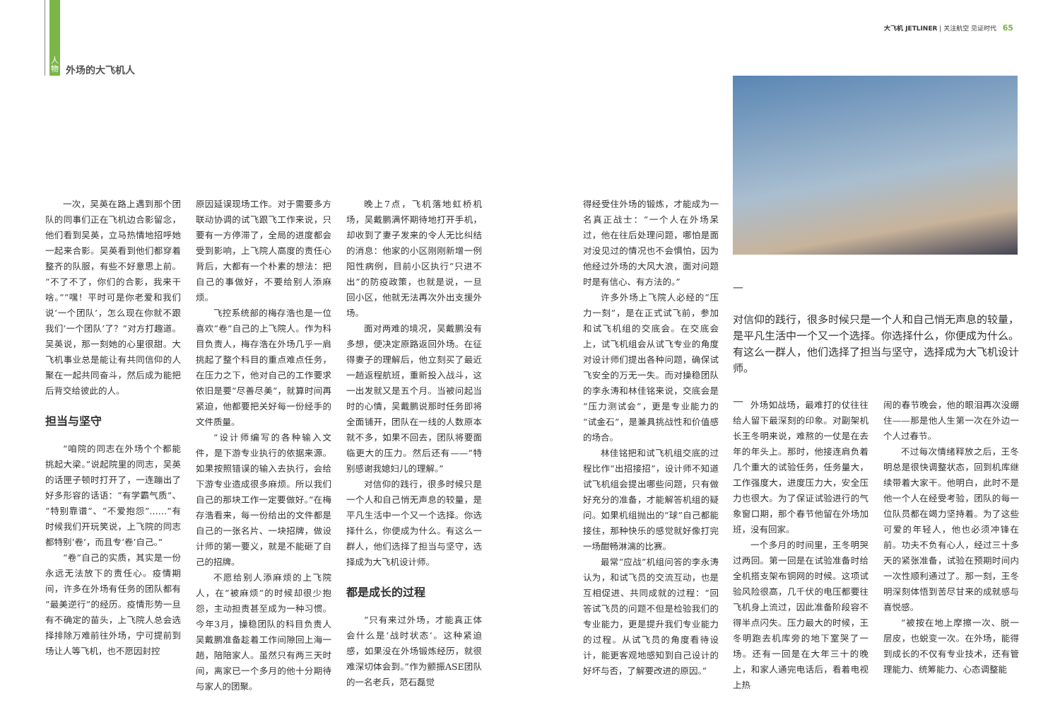人物
外场的大飞机人
大飞机 JETLINER | 关注航空 见证时代 65
一次，吴英在路上遇到那个团队的同事们正在飞机边合影留念，他们看到吴英，立马热情地招呼她一起来合影。吴英看到他们都穿着整齐的队服，有些不好意思上前。“不了不了，你们的合影，我来干啥。”“嘿！平时可是你老爱和我们说‘一个团队’，怎么现在你就不跟我们‘一个团队’了？”对方打趣道。吴英说，那一刻她的心里很甜。大飞机事业总是能让有共同信仰的人聚在一起共同奋斗，然后成为能把后背交给彼此的人。
担当与坚守
“咱院的同志在外场个个都能挑起大梁。”说起院里的同志，吴英的话匣子顿时打开了，一连蹦出了好多形容的话语：“有学霸气质”、“特别靠谱”、“不爱抱怨”……“有时候我们开玩笑说，上飞院的同志都特别‘卷’，而且专‘卷’自己。”
“卷”自己的实质，其实是一份永远无法放下的责任心。疫情期间，许多在外场有任务的团队都有“最美逆行”的经历。疫情形势一旦有不确定的苗头，上飞院人总会选择排除万难前往外场，宁可提前到场让人等飞机，也不愿因封控
原因延误现场工作。对于需要多方联动协调的试飞跟飞工作来说，只要有一方停滞了，全局的进度都会受到影响，上飞院人高度的责任心背后，大都有一个朴素的想法：把自己的事做好，不要给别人添麻烦。
飞控系统部的梅存浩也是一位喜欢“卷”自己的上飞院人。作为科目负责人，梅存浩在外场几乎一肩挑起了整个科目的重点难点任务，在压力之下，他对自己的工作要求依旧是要“尽善尽美”，就算时间再紧迫，他都要把关好每一份经手的文件质量。
“设计师编写的各种输入文件，是下游专业执行的依据来源。如果按照错误的输入去执行，会给下游专业造成很多麻烦。所以我们自己的那块工作一定要做好。”在梅存浩看来，每一份给出的文件都是自己的一张名片、一块招牌，做设计师的第一要义，就是不能砸了自己的招牌。
不愿给别人添麻烦的上飞院人，在“被麻烦”的时候却很少抱怨，主动担责甚至成为一种习惯。今年3月，操稳团队的科目负责人吴戴鹏准备趁着工作间隙回上海一趟，陪陪家人。虽然只有两三天时间，离家已一个多月的他十分期待与家人的团聚。
晚上7点，飞机落地虹桥机场，吴戴鹏满怀期待地打开手机，却收到了妻子发来的令人无比纠结的消息：他家的小区刚刚新增一例阳性病例，目前小区执行“只进不出”的防疫政策，也就是说，一旦回小区，他就无法再次外出支援外场。
面对两难的境况，吴戴鹏没有多想，便决定原路返回外场。在征得妻子的理解后，他立刻买了最近一趟返程航班，重新投入战斗，这一出发就又是五个月。当被问起当时的心情，吴戴鹏说那时任务即将全面铺开，团队在一线的人数原本就不多，如果不回去，团队将要面临更大的压力。然后还有——“特别感谢我媳妇儿的理解。”
对信仰的践行，很多时候只是一个人和自己悄无声息的较量，是平凡生活中一个又一个选择。你选择什么，你便成为什么。有这么一群人，他们选择了担当与坚守，选择成为大飞机设计师。
都是成长的过程
“只有来过外场，才能真正体会什么是‘战时状态’。这种紧迫感，如果没在外场锻炼经历，就很难深切体会到。”作为颤振ASE团队的一名老兵，范石磊觉
得经受住外场的锻炼，才能成为一名真正战士：“一个人在外场呆过，他在往后处理问题，哪怕是面对没见过的情况也不会惧怕，因为他经过外场的大风大浪，面对问题时是有信心、有方法的。”
许多外场上飞院人必经的“压力一刻”，是在正式试飞前，参加和试飞机组的交底会。在交底会上，试飞机组会从试飞专业的角度对设计师们提出各种问题，确保试飞安全的万无一失。而对操稳团队的李永涛和林佳铭来说，交底会是“压力测试会”，更是专业能力的“试金石”，是兼具挑战性和价值感的场合。
林佳铭把和试飞机组交底的过程比作“出招接招”，设计师不知道试飞机组会提出哪些问题，只有做好充分的准备，才能解答机组的疑问。如果机组抛出的“球”自己都能接住，那种快乐的感觉就好像打完一场酣畅淋漓的比赛。
最常“应战”机组问答的李永涛认为，和试飞员的交流互动，也是互相促进、共同成就的过程：“回答试飞员的问题不但是检验我们的专业能力，更是提升我们专业能力的过程。从试飞员的角度看待设计，能更客观地感知到自己设计的好坏与否，了解要改进的原因。”
—
对信仰的践行，很多时候只是一个人和自己悄无声息的较量，是平凡生活中一个又一个选择。你选择什么，你便成为什么。有这么一群人，他们选择了担当与坚守，选择成为大飞机设计师。
—
外场如战场，最难打的仗往往给人留下最深刻的印象。对副架机长王冬明来说，难熬的一仗是在去年的年头上。那时，他接连肩负着几个重大的试验任务，任务量大，工作强度大，进度压力大，安全压力也很大。为了保证试验进行的气象窗口期，那个春节他留在外场加班，没有回家。
一个多月的时间里，王冬明哭过两回。第一回是在试验准备时给全机搭支架布铜网的时候。这项试验风险很高，几千伏的电压都要往飞机身上流过，因此准备阶段容不得半点闪失。压力最大的时候，王冬明跑去机库旁的地下室哭了一场。还有一回是在大年三十的晚上，和家人通完电话后，看着电视上热
闹的春节晚会，他的眼泪再次没绷住——那是他人生第一次在外边一个人过春节。
不过每次情绪释放之后，王冬明总是很快调整状态，回到机库继续带着大家干。他明白，此时不是他一个人在经受考验，团队的每一位队员都在竭力坚持着。为了这些可爱的年轻人，他也必须冲锋在前。功夫不负有心人，经过三十多天的紧张准备，试验在预期时间内一次性顺利通过了。那一刻，王冬明深刻体悟到苦尽甘来的成就感与喜悦感。
“被按在地上摩擦一次、脱一层皮，也蜕变一次。在外场，能得到成长的不仅有专业技术，还有管理能力、统筹能力、心态调整能